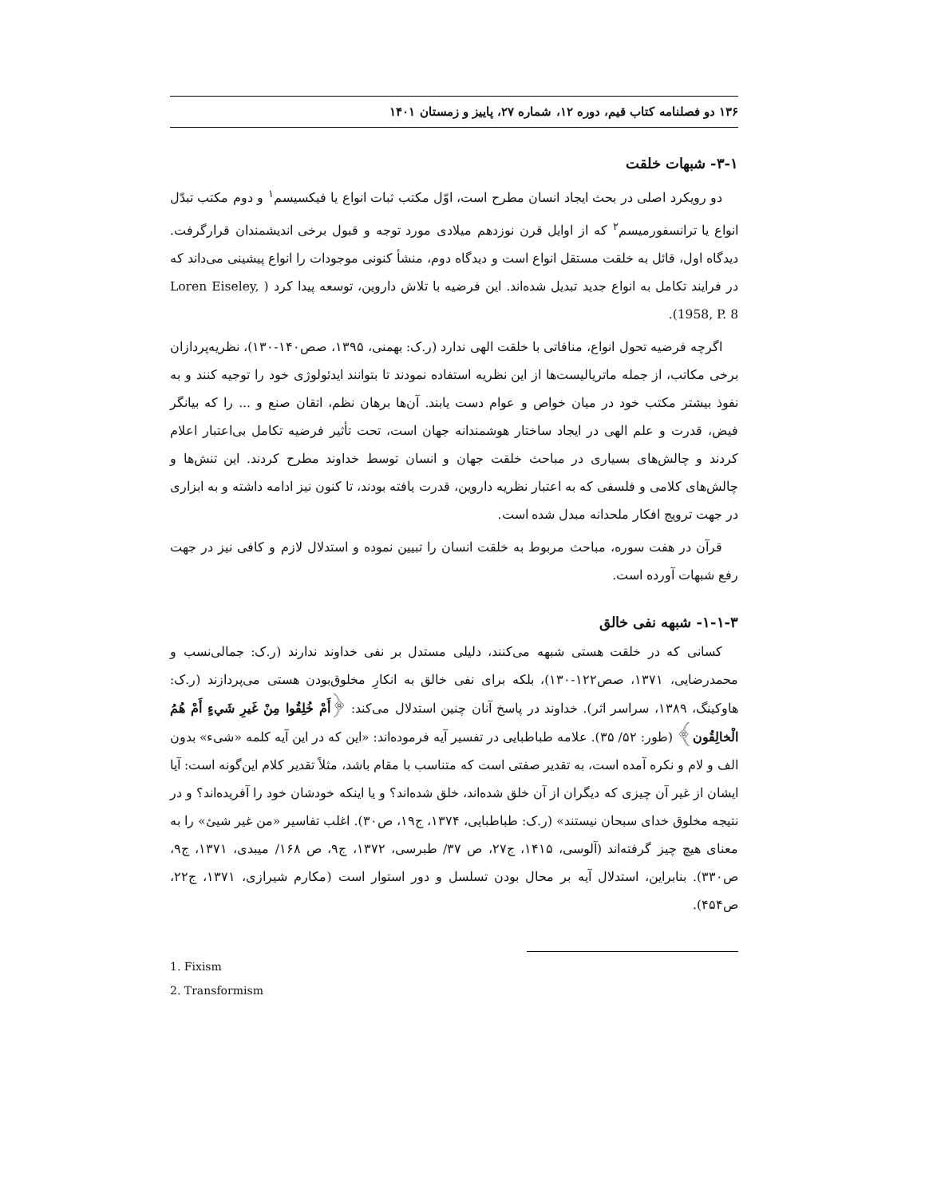۱۳۶ دو فصلنامه کتاب قیم، دوره ۱۲، شماره ۲۷، پاییز و زمستان ۱۴۰۱
۳-۱- شبهات خلقت
دو رویکرد اصلی در بحث ایجاد انسان مطرح است، اوّل مکتب ثبات انواع یا فیکسیسم<sup>۱</sup> و دوم مکتب تبدّل انواع یا ترانسفورمیسم<sup>۲</sup> که از اوایل قرن نوزدهم میلادی مورد توجه و قبول برخی اندیشمندان قرارگرفت. دیدگاه اول، قائل به خلقت مستقل انواع است و دیدگاه دوم، منشأ کنونی موجودات را انواع پیشینی می‌داند که در فرایند تکامل به انواع جدید تبدیل شده‌اند. این فرضیه با تلاش داروین، توسعه پیدا کرد ( Loren Eiseley, 1958, P. 8).
اگرچه فرضیه تحول انواع، منافاتی با خلقت الهی ندارد (ر.ک: بهمنی، ۱۳۹۵، صص۱۴۰-۱۳۰)، نظریه‌پردازان برخی مکاتب، از جمله ماتریالیست‌ها از این نظریه استفاده نمودند تا بتوانند ایدئولوژی خود را توجیه کنند و به نفوذ بیشتر مکتب خود در میان خواص و عوام دست یابند. آن‌ها برهان نظم، اتقان صنع و ... را که بیانگر فیض، قدرت و علم الهی در ایجاد ساختار هوشمندانه جهان است، تحت تأثیر فرضیه تکامل بی‌اعتبار اعلام کردند و چالش‌های بسیاری در مباحث خلقت جهان و انسان توسط خداوند مطرح کردند. این تنش‌ها و چالش‌های کلامی و فلسفی که به اعتبار نظریه داروین، قدرت یافته بودند، تا کنون نیز ادامه داشته و به ابزاری در جهت ترویج افکار ملحدانه مبدل شده است.
قرآن در هفت سوره، مباحث مربوط به خلقت انسان را تبیین نموده و استدلال لازم و کافی نیز در جهت رفع شبهات آورده است.
۱-۱-۳- شبهه نفی خالق
کسانی که در خلقت هستی شبهه می‌کنند، دلیلی مستدل بر نفی خداوند ندارند (ر.ک: جمالی‌نسب و محمدرضایی، ۱۳۷۱، صص۱۲۲-۱۳۰)، بلکه برای نفی خالق به انکارِ مخلوق‌بودن هستی می‌پردازند (ر.ک: هاوکینگ، ۱۳۸۹، سراسر اثر). خداوند در پاسخ آنان چنین استدلال می‌کند: ﴿أَمْ خُلِقُوا مِنْ غَيرِ شَيءٍ أَمْ هُمُ الْخالِقُون﴾ (طور: ۵۲/ ۳۵). علامه طباطبایی در تفسیر آیه فرموده‌اند: «این که در این آیه کلمه «شیء» بدون الف و لام و نکره آمده است، به تقدیر صفتی است که متناسب با مقام باشد، مثلاً تقدیر کلام این‌گونه است: آیا ایشان از غیر آن چیزی که دیگران از آن خلق شده‌اند، خلق شده‌اند؟ و یا اینکه خودشان خود را آفریده‌اند؟ و در نتیجه مخلوق خدای سبحان نیستند» (ر.ک: طباطبایی، ۱۳۷۴، ج۱۹، ص۳۰). اغلب تفاسیر «من غیر شیئ» را به معنای هیچ چیز گرفته‌اند (آلوسی، ۱۴۱۵، ج۲۷، ص ۳۷/ طبرسی، ۱۳۷۲، ج۹، ص ۱۶۸/ میبدی، ۱۳۷۱، ج۹، ص۳۳۰). بنابراین، استدلال آیه بر محال بودن تسلسل و دور استوار است (مکارم شیرازی، ۱۳۷۱، ج۲۲، ص۴۵۴).
1. Fixism
2. Transformism